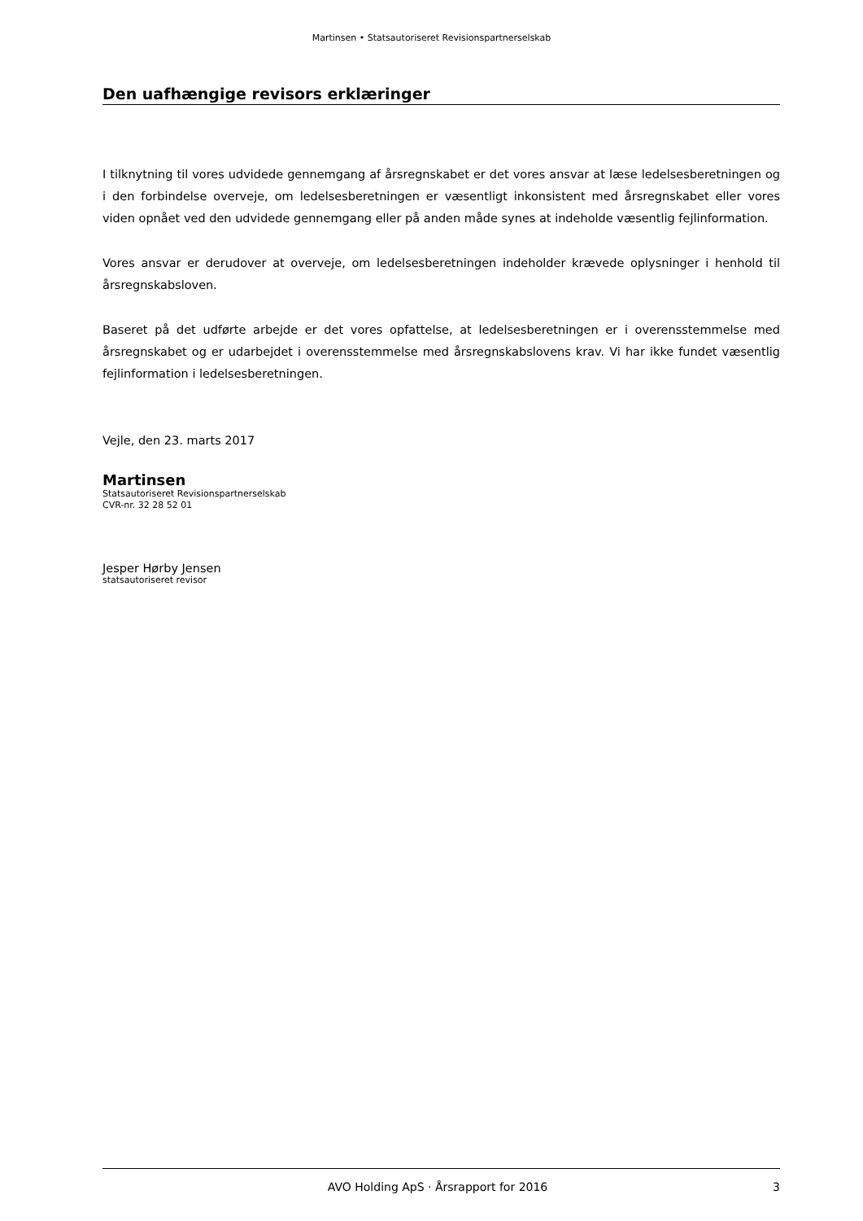Martinsen • Statsautoriseret Revisionspartnerselskab
Den uafhængige revisors erklæringer
I tilknytning til vores udvidede gennemgang af årsregnskabet er det vores ansvar at læse ledelsesberetningen og i den forbindelse overveje, om ledelsesberetningen er væsentligt inkonsistent med årsregnskabet eller vores viden opnået ved den udvidede gennemgang eller på anden måde synes at indeholde væsentlig fejlinformation.
Vores ansvar er derudover at overveje, om ledelsesberetningen indeholder krævede oplysninger i henhold til årsregnskabsloven.
Baseret på det udførte arbejde er det vores opfattelse, at ledelsesberetningen er i overensstemmelse med årsregnskabet og er udarbejdet i overensstemmelse med årsregnskabslovens krav. Vi har ikke fundet væsentlig fejlinformation i ledelsesberetningen.
Vejle, den 23. marts 2017
Martinsen
Statsautoriseret Revisionspartnerselskab
CVR-nr. 32 28 52 01
Jesper Hørby Jensen
statsautoriseret revisor
AVO Holding ApS · Årsrapport for 2016 3